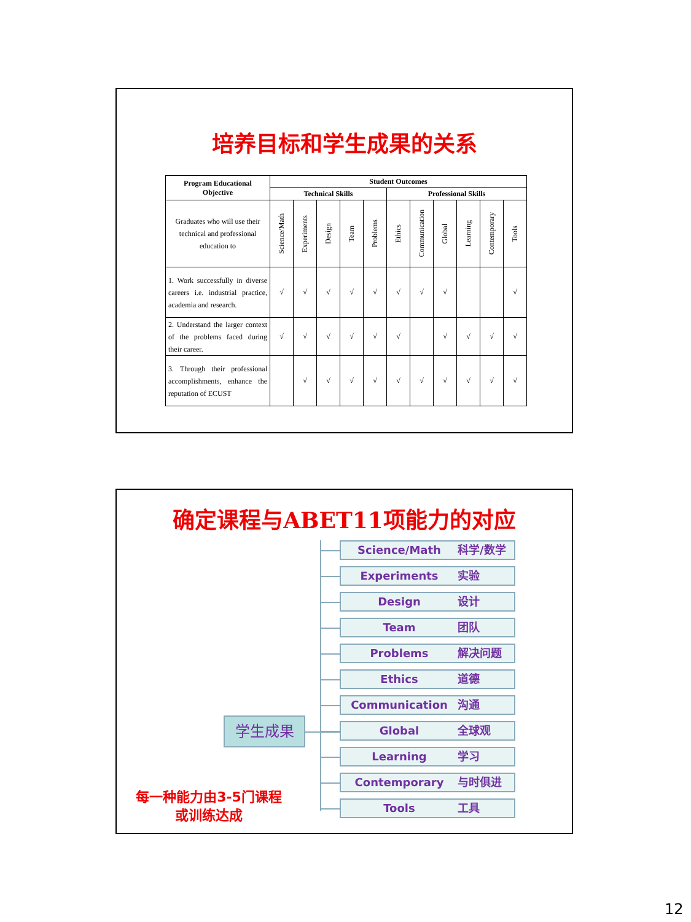培养目标和学生成果的关系
| Program Educational Objective | Student Outcomes | | | | | | | | | | |
| --- | --- | --- | --- | --- | --- | --- | --- | --- | --- | --- | --- |
| | Technical Skills | | | | | Professional Skills | | | | | |
| Graduates who will use their technical and professional education to | Science/Math | Experiments | Design | Team | Problems | Ethics | Communication | Global | Learning | Contemporary | Tools |
| 1. Work successfully in diverse careers i.e. industrial practice, academia and research. | √ | √ | √ | √ | √ | √ | √ | √ | | | √ |
| 2. Understand the larger context of the problems faced during their career. | √ | √ | √ | √ | √ | √ | | √ | √ | √ | √ |
| 3. Through their professional accomplishments, enhance the reputation of ECUST | | √ | √ | √ | √ | √ | √ | √ | √ | √ | √ |
确定课程与ABET11项能力的对应
学生成果
每一种能力由3-5门课程
或训练达成
Science/Math 科学/数学
Experiments 实验
Design 设计
Team 团队
Problems 解决问题
Ethics 道德
Communication 沟通
Global 全球观
Learning 学习
Contemporary 与时俱进
Tools 工具
12